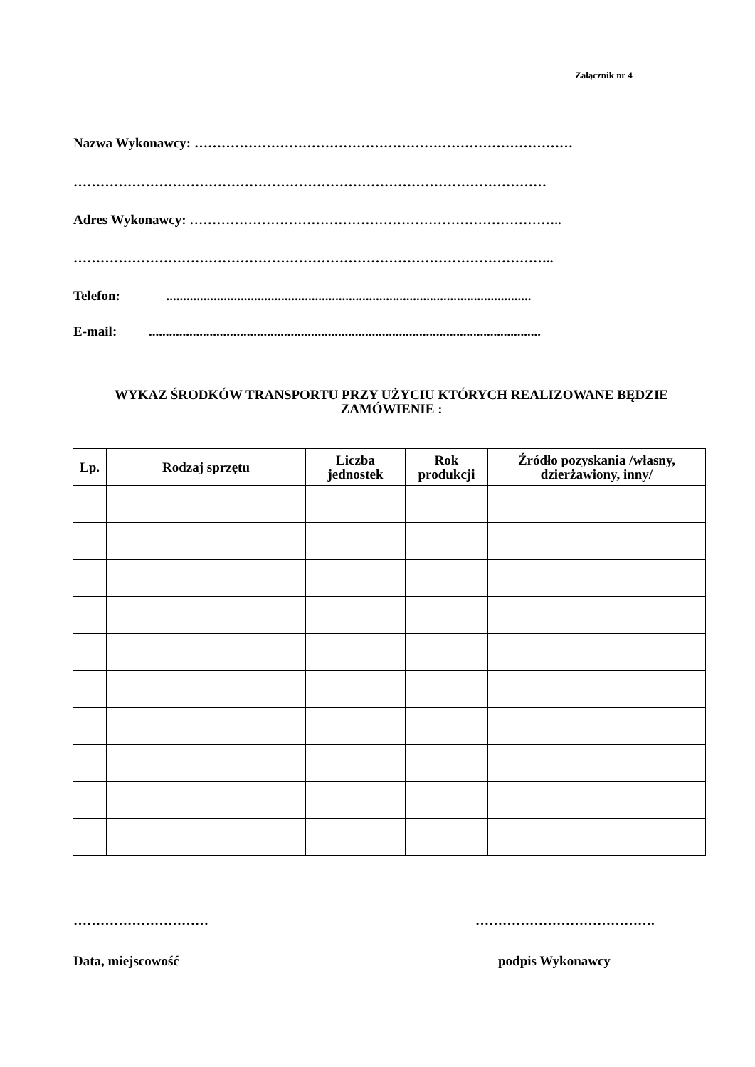Załącznik nr 4
Nazwa Wykonawcy: …………………………………………………………………………
……………………………………………………………………………………………
Adres Wykonawcy: ………………………………………………………………………..
……………………………………………………………………………………………..
Telefon: ............................................................................................................
E-mail: ....................................................................................................................
WYKAZ ŚRODKÓW TRANSPORTU PRZY UŻYCIU KTÓRYCH REALIZOWANE BĘDZIE ZAMÓWIENIE :
| Lp. | Rodzaj sprzętu | Liczba jednostek | Rok produkcji | Źródło pozyskania /własny, dzierżawiony, inny/ |
| --- | --- | --- | --- | --- |
………………………… ………………………………….
Data, miejscowość podpis Wykonawcy